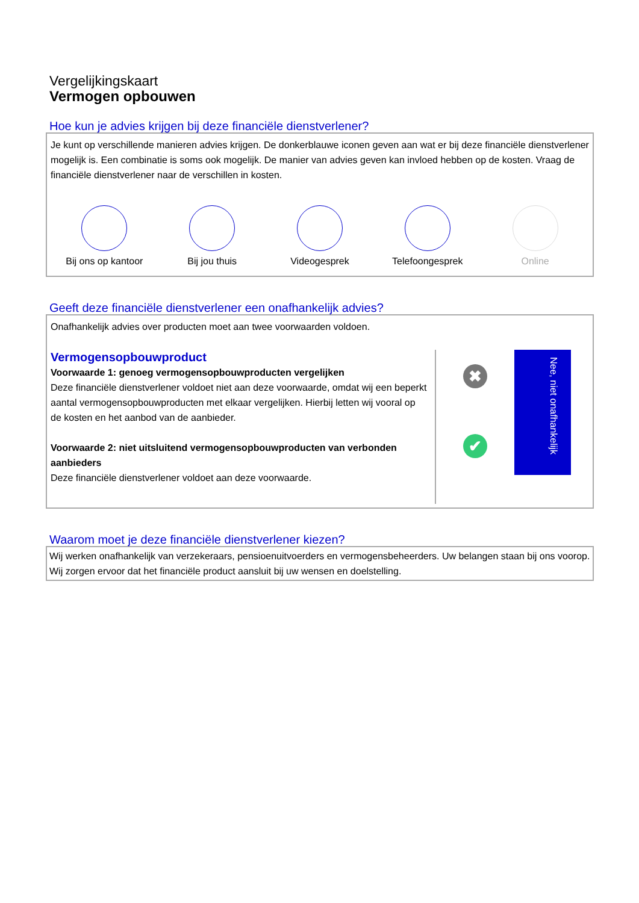Vergelijkingskaart
Vermogen opbouwen
Hoe kun je advies krijgen bij deze financiële dienstverlener?
Je kunt op verschillende manieren advies krijgen. De donkerblauwe iconen geven aan wat er bij deze financiële dienstverlener mogelijk is. Een combinatie is soms ook mogelijk. De manier van advies geven kan invloed hebben op de kosten. Vraag de financiële dienstverlener naar de verschillen in kosten.
Bij ons op kantoor Bij jou thuis Videogesprek Telefoongesprek Online
Geeft deze financiële dienstverlener een onafhankelijk advies?
Onafhankelijk advies over producten moet aan twee voorwaarden voldoen.
Vermogensopbouwproduct
Voorwaarde 1: genoeg vermogensopbouwproducten vergelijken
Deze financiële dienstverlener voldoet niet aan deze voorwaarde, omdat wij een beperkt aantal vermogensopbouwproducten met elkaar vergelijken. Hierbij letten wij vooral op de kosten en het aanbod van de aanbieder.
Voorwaarde 2: niet uitsluitend vermogensopbouwproducten van verbonden aanbieders
Deze financiële dienstverlener voldoet aan deze voorwaarde.
✖
✔
Nee, niet onafhankelijk
Waarom moet je deze financiële dienstverlener kiezen?
Wij werken onafhankelijk van verzekeraars, pensioenuitvoerders en vermogensbeheerders. Uw belangen staan bij ons voorop. Wij zorgen ervoor dat het financiële product aansluit bij uw wensen en doelstelling.